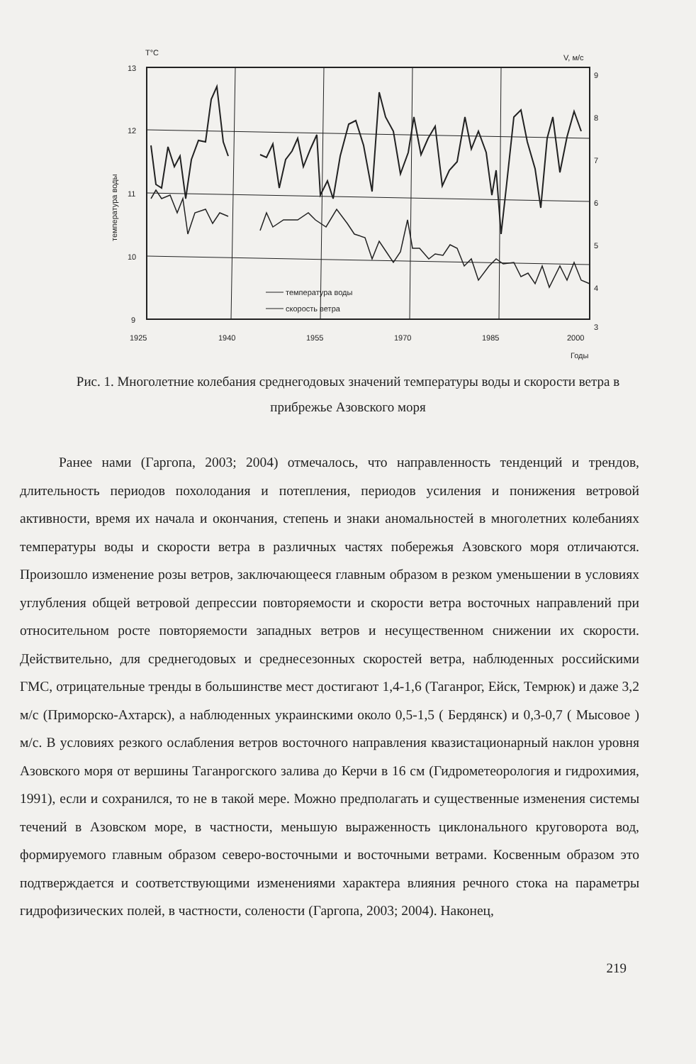T°C
V, м/с
13
12
11
10
9
9
8
7
6
5
4
3
1925
1940
1955
1970
1985
2000
Годы
температура воды
температура воды
скорость ветра
Рис. 1. Многолетние колебания среднегодовых значений температуры воды и скорости ветра в прибрежье Азовского моря
Ранее нами (Гаргопа, 2003; 2004) отмечалось, что направленность тенденций и трендов, длительность периодов похолодания и потепления, периодов усиления и понижения ветровой активности, время их начала и окончания, степень и знаки аномальностей в многолетних колебаниях температуры воды и скорости ветра в различных частях побережья Азовского моря отличаются. Произошло изменение розы ветров, заключающееся главным образом в резком уменьшении в условиях углубления общей ветровой депрессии повторяемости и скорости ветра восточных направлений при относительном росте повторяемости западных ветров и несущественном снижении их скорости. Действительно, для среднегодовых и среднесезонных скоростей ветра, наблюденных российскими ГМС, отрицательные тренды в большинстве мест достигают 1,4-1,6 (Таганрог, Ейск, Темрюк) и даже 3,2 м/с (Приморско-Ахтарск), а наблюденных украинскими около 0,5-1,5 ( Бердянск) и 0,3-0,7 ( Мысовое ) м/с. В условиях резкого ослабления ветров восточного направления квазистационарный наклон уровня Азовского моря от вершины Таганрогского залива до Керчи в 16 см (Гидрометеорология и гидрохимия, 1991), если и сохранился, то не в такой мере. Можно предполагать и существенные изменения системы течений в Азовском море, в частности, меньшую выраженность циклонального круговорота вод, формируемого главным образом северо-восточными и восточными ветрами. Косвенным образом это подтверждается и соответствующими изменениями характера влияния речного стока на параметры гидрофизических полей, в частности, солености (Гаргопа, 2003; 2004). Наконец,
219